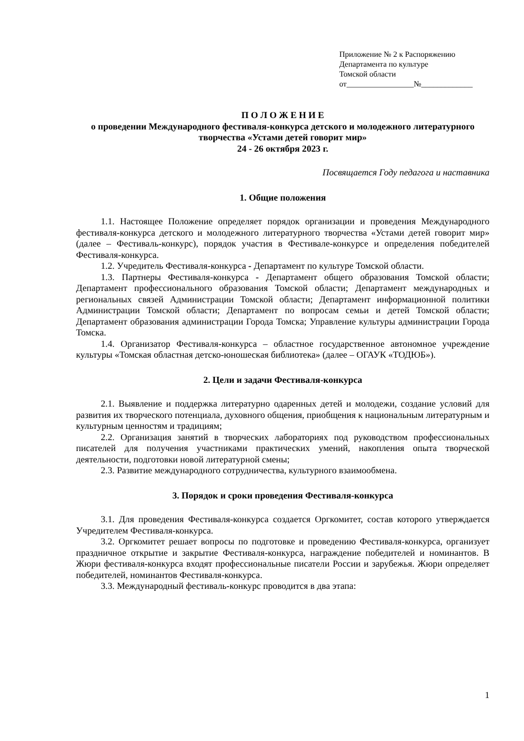Приложение № 2 к Распоряжению
Департамента по культуре
Томской области
от_________________№_____________
П О Л О Ж Е Н И Е
о проведении Международного фестиваля-конкурса детского и молодежного литературного творчества «Устами детей говорит мир»
24 - 26 октября 2023 г.
Посвящается Году педагога и наставника
1. Общие положения
1.1. Настоящее Положение определяет порядок организации и проведения Международного фестиваля-конкурса детского и молодежного литературного творчества «Устами детей говорит мир» (далее – Фестиваль-конкурс), порядок участия в Фестивале-конкурсе и определения победителей Фестиваля-конкурса.
1.2. Учредитель Фестиваля-конкурса - Департамент по культуре Томской области.
1.3. Партнеры Фестиваля-конкурса - Департамент общего образования Томской области; Департамент профессионального образования Томской области; Департамент международных и региональных связей Администрации Томской области; Департамент информационной политики Администрации Томской области; Департамент по вопросам семьи и детей Томской области; Департамент образования администрации Города Томска; Управление культуры администрации Города Томска.
1.4. Организатор Фестиваля-конкурса – областное государственное автономное учреждение культуры «Томская областная детско-юношеская библиотека» (далее – ОГАУК «ТОДЮБ»).
2. Цели и задачи Фестиваля-конкурса
2.1. Выявление и поддержка литературно одаренных детей и молодежи, создание условий для развития их творческого потенциала, духовного общения, приобщения к национальным литературным и культурным ценностям и традициям;
2.2. Организация занятий в творческих лабораториях под руководством профессиональных писателей для получения участниками практических умений, накопления опыта творческой деятельности, подготовки новой литературной смены;
2.3. Развитие международного сотрудничества, культурного взаимообмена.
3. Порядок и сроки проведения Фестиваля-конкурса
3.1. Для проведения Фестиваля-конкурса создается Оргкомитет, состав которого утверждается Учредителем Фестиваля-конкурса.
3.2. Оргкомитет решает вопросы по подготовке и проведению Фестиваля-конкурса, организует праздничное открытие и закрытие Фестиваля-конкурса, награждение победителей и номинантов. В Жюри фестиваля-конкурса входят профессиональные писатели России и зарубежья. Жюри определяет победителей, номинантов Фестиваля-конкурса.
3.3. Международный фестиваль-конкурс проводится в два этапа:
1